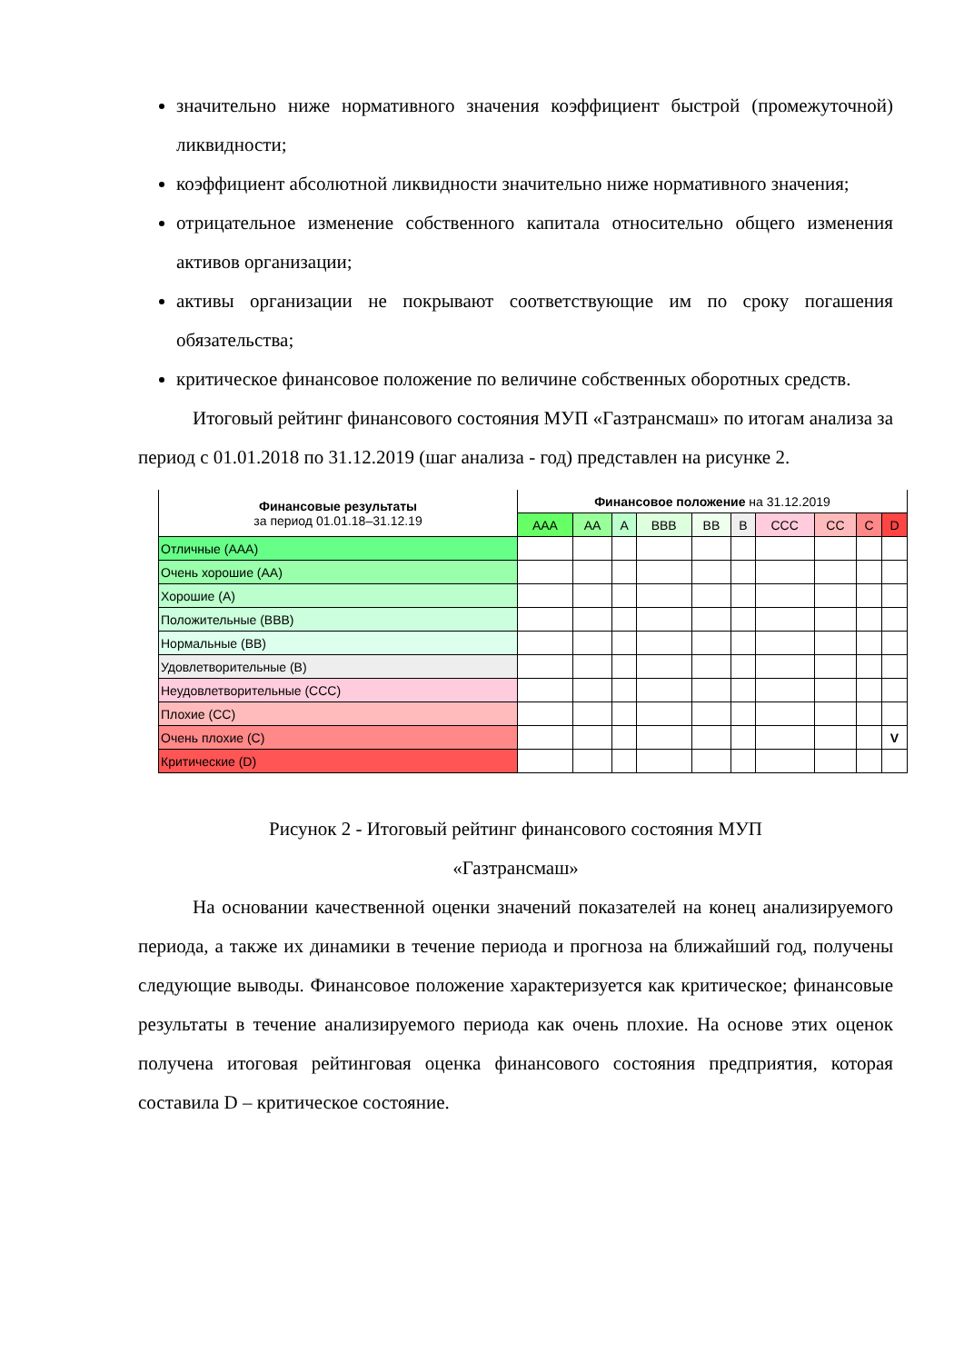значительно ниже нормативного значения коэффициент быстрой (промежуточной) ликвидности;
коэффициент абсолютной ликвидности значительно ниже нормативного значения;
отрицательное изменение собственного капитала относительно общего изменения активов организации;
активы организации не покрывают соответствующие им по сроку погашения обязательства;
критическое финансовое положение по величине собственных оборотных средств.
Итоговый рейтинг финансового состояния МУП «Газтрансмаш» по итогам анализа за период с 01.01.2018 по 31.12.2019 (шаг анализа - год) представлен на рисунке 2.
| Финансовые результаты за период 01.01.18–31.12.19 | Финансовое положение на 31.12.2019 | | | | | | | | | |
| --- | --- | --- | --- | --- | --- | --- | --- | --- | --- | --- |
| | AAA | AA | A | BBB | BB | B | CCC | CC | C | D |
| Отличные (AAA) | | | | | | | | | | |
| Очень хорошие (AA) | | | | | | | | | | |
| Хорошие (A) | | | | | | | | | | |
| Положительные (BBB) | | | | | | | | | | |
| Нормальные (BB) | | | | | | | | | | |
| Удовлетворительные (B) | | | | | | | | | | |
| Неудовлетворительные (CCC) | | | | | | | | | | |
| Плохие (CC) | | | | | | | | | | |
| Очень плохие (C) | | | | | | | | | | V |
| Критические (D) | | | | | | | | | | |
Рисунок 2 - Итоговый рейтинг финансового состояния МУП
«Газтрансмаш»
На основании качественной оценки значений показателей на конец анализируемого периода, а также их динамики в течение периода и прогноза на ближайший год, получены следующие выводы. Финансовое положение характеризуется как критическое; финансовые результаты в течение анализируемого периода как очень плохие. На основе этих оценок получена итоговая рейтинговая оценка финансового состояния предприятия, которая составила D – критическое состояние.